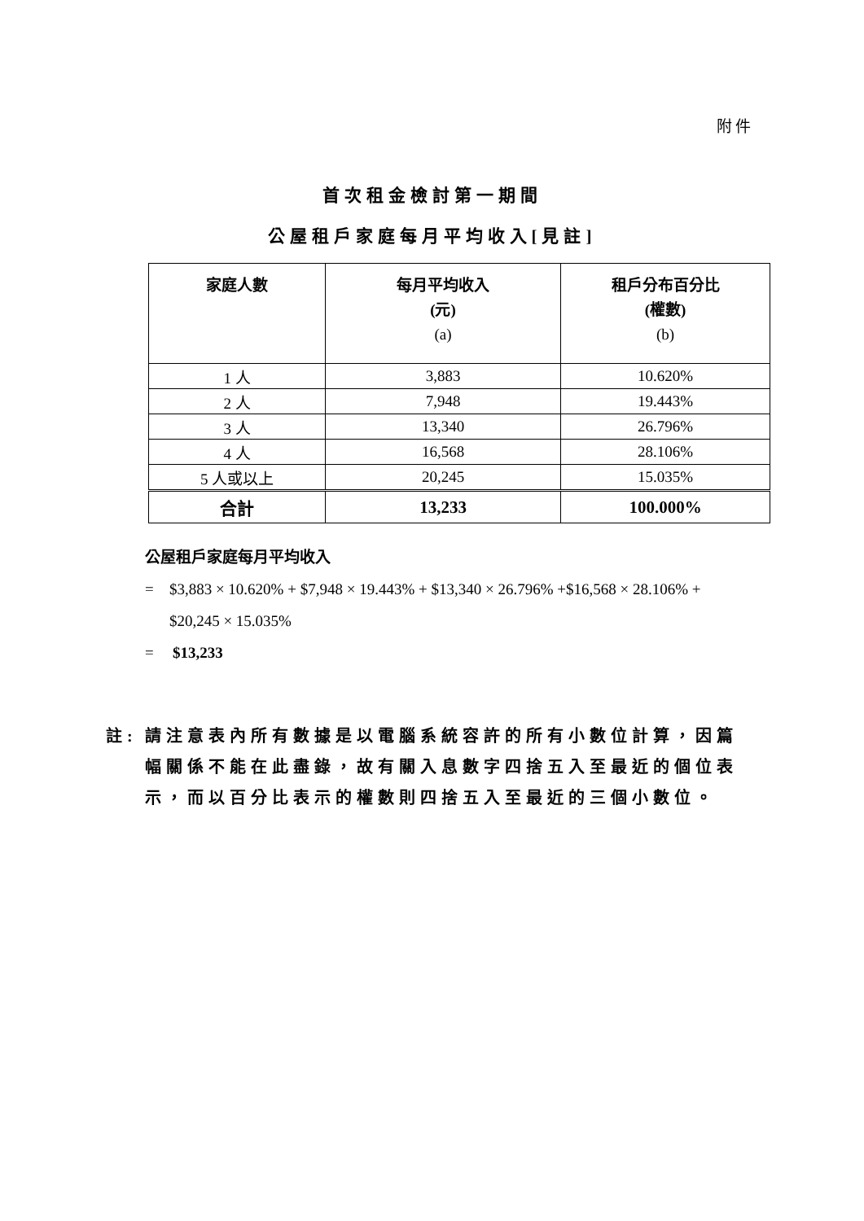附件
首次租金檢討第一期間
公屋租戶家庭每月平均收入[見註]
| 家庭人數 | 每月平均收入 (元) (a) | 租戶分布百分比 (權數) (b) |
| --- | --- | --- |
| 1 人 | 3,883 | 10.620% |
| 2 人 | 7,948 | 19.443% |
| 3 人 | 13,340 | 26.796% |
| 4 人 | 16,568 | 28.106% |
| 5 人或以上 | 20,245 | 15.035% |
| 合計 | 13,233 | 100.000% |
公屋租戶家庭每月平均收入
= $3,883 × 10.620% + $7,948 × 19.443% + $13,340 × 26.796% +$16,568 × 28.106% + $20,245 × 15.035%
= $13,233
註: 請注意表內所有數據是以電腦系統容許的所有小數位計算，因篇幅關係不能在此盡錄，故有關入息數字四捨五入至最近的個位表示，而以百分比表示的權數則四捨五入至最近的三個小數位。